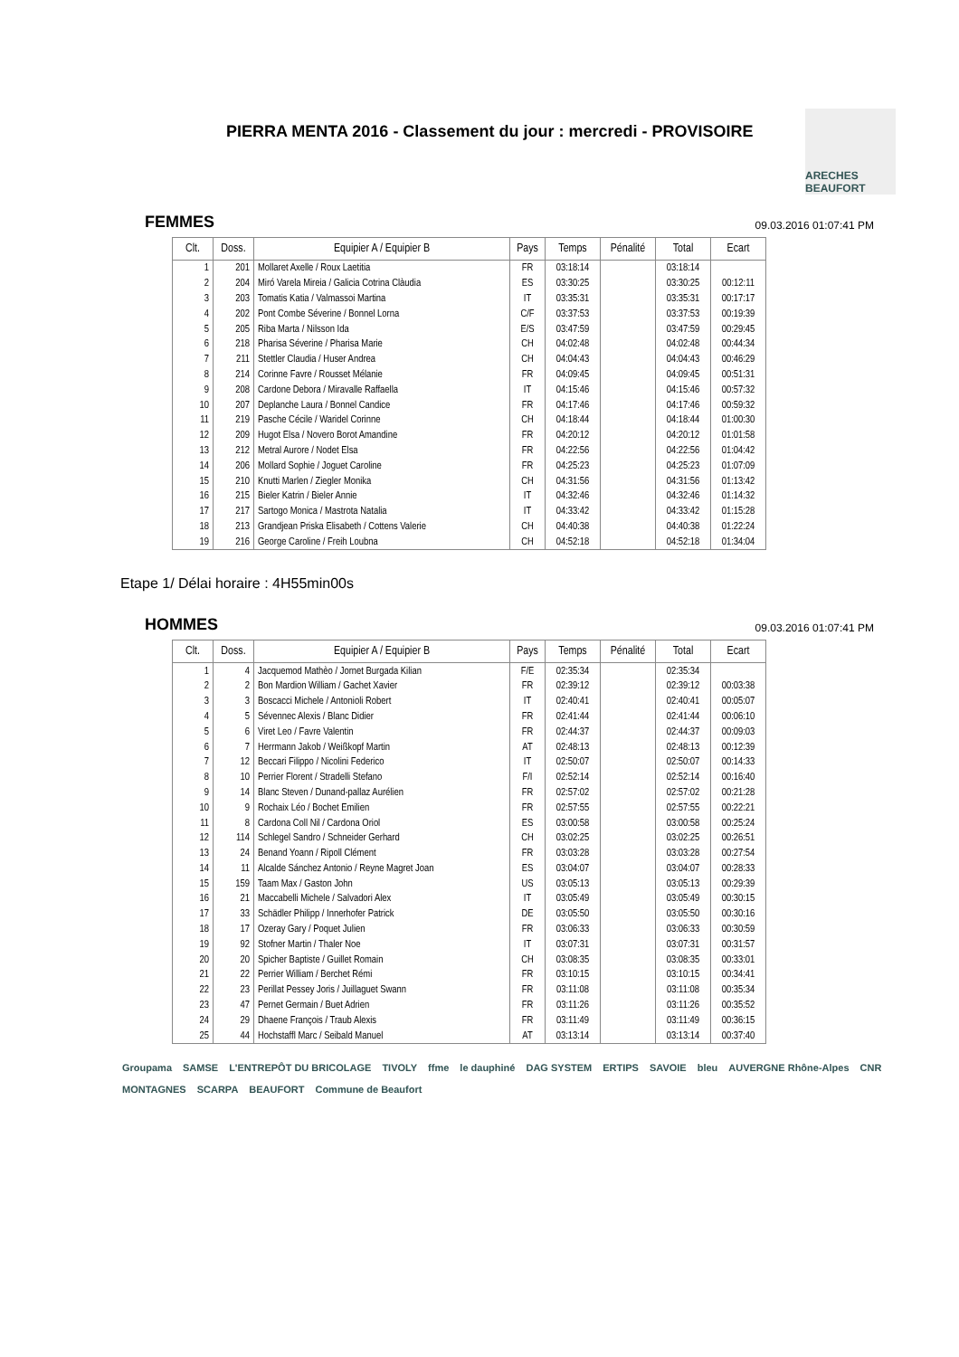PIERRA MENTA 2016 - Classement du jour : mercredi - PROVISOIRE
ARECHES BEAUFORT
FEMMES
09.03.2016 01:07:41 PM
| Clt. | Doss. | Equipier A / Equipier B | Pays | Temps | Pénalité | Total | Ecart |
| --- | --- | --- | --- | --- | --- | --- | --- |
| 1 | 201 | Mollaret Axelle / Roux Laetitia | FR | 03:18:14 | | 03:18:14 | |
| 2 | 204 | Miró Varela Mireia / Galicia Cotrina Clàudia | ES | 03:30:25 | | 03:30:25 | 00:12:11 |
| 3 | 203 | Tomatis Katia / Valmassoi Martina | IT | 03:35:31 | | 03:35:31 | 00:17:17 |
| 4 | 202 | Pont Combe Séverine / Bonnel Lorna | C/F | 03:37:53 | | 03:37:53 | 00:19:39 |
| 5 | 205 | Riba Marta / Nilsson Ida | E/S | 03:47:59 | | 03:47:59 | 00:29:45 |
| 6 | 218 | Pharisa Séverine / Pharisa Marie | CH | 04:02:48 | | 04:02:48 | 00:44:34 |
| 7 | 211 | Stettler Claudia / Huser Andrea | CH | 04:04:43 | | 04:04:43 | 00:46:29 |
| 8 | 214 | Corinne Favre / Rousset Mélanie | FR | 04:09:45 | | 04:09:45 | 00:51:31 |
| 9 | 208 | Cardone Debora / Miravalle Raffaella | IT | 04:15:46 | | 04:15:46 | 00:57:32 |
| 10 | 207 | Deplanche Laura / Bonnel Candice | FR | 04:17:46 | | 04:17:46 | 00:59:32 |
| 11 | 219 | Pasche Cécile / Waridel Corinne | CH | 04:18:44 | | 04:18:44 | 01:00:30 |
| 12 | 209 | Hugot Elsa / Novero Borot Amandine | FR | 04:20:12 | | 04:20:12 | 01:01:58 |
| 13 | 212 | Metral Aurore / Nodet Elsa | FR | 04:22:56 | | 04:22:56 | 01:04:42 |
| 14 | 206 | Mollard Sophie / Joguet Caroline | FR | 04:25:23 | | 04:25:23 | 01:07:09 |
| 15 | 210 | Knutti Marlen / Ziegler Monika | CH | 04:31:56 | | 04:31:56 | 01:13:42 |
| 16 | 215 | Bieler Katrin / Bieler Annie | IT | 04:32:46 | | 04:32:46 | 01:14:32 |
| 17 | 217 | Sartogo Monica / Mastrota Natalia | IT | 04:33:42 | | 04:33:42 | 01:15:28 |
| 18 | 213 | Grandjean Priska Elisabeth / Cottens Valerie | CH | 04:40:38 | | 04:40:38 | 01:22:24 |
| 19 | 216 | George Caroline / Freih Loubna | CH | 04:52:18 | | 04:52:18 | 01:34:04 |
Etape 1/ Délai horaire : 4H55min00s
HOMMES
09.03.2016 01:07:41 PM
| Clt. | Doss. | Equipier A / Equipier B | Pays | Temps | Pénalité | Total | Ecart |
| --- | --- | --- | --- | --- | --- | --- | --- |
| 1 | 4 | Jacquemod Mathèo / Jornet Burgada Kilian | F/E | 02:35:34 | | 02:35:34 | |
| 2 | 2 | Bon Mardion William / Gachet Xavier | FR | 02:39:12 | | 02:39:12 | 00:03:38 |
| 3 | 3 | Boscacci Michele / Antonioli Robert | IT | 02:40:41 | | 02:40:41 | 00:05:07 |
| 4 | 5 | Sévennec Alexis / Blanc Didier | FR | 02:41:44 | | 02:41:44 | 00:06:10 |
| 5 | 6 | Viret Leo / Favre Valentin | FR | 02:44:37 | | 02:44:37 | 00:09:03 |
| 6 | 7 | Herrmann Jakob / Weißkopf Martin | AT | 02:48:13 | | 02:48:13 | 00:12:39 |
| 7 | 12 | Beccari Filippo / Nicolini Federico | IT | 02:50:07 | | 02:50:07 | 00:14:33 |
| 8 | 10 | Perrier Florent / Stradelli Stefano | F/I | 02:52:14 | | 02:52:14 | 00:16:40 |
| 9 | 14 | Blanc Steven / Dunand-pallaz Aurélien | FR | 02:57:02 | | 02:57:02 | 00:21:28 |
| 10 | 9 | Rochaix Léo / Bochet Emilien | FR | 02:57:55 | | 02:57:55 | 00:22:21 |
| 11 | 8 | Cardona Coll Nil / Cardona Oriol | ES | 03:00:58 | | 03:00:58 | 00:25:24 |
| 12 | 114 | Schlegel Sandro / Schneider Gerhard | CH | 03:02:25 | | 03:02:25 | 00:26:51 |
| 13 | 24 | Benand Yoann / Ripoll Clément | FR | 03:03:28 | | 03:03:28 | 00:27:54 |
| 14 | 11 | Alcalde Sánchez Antonio / Reyne Magret Joan | ES | 03:04:07 | | 03:04:07 | 00:28:33 |
| 15 | 159 | Taam Max / Gaston John | US | 03:05:13 | | 03:05:13 | 00:29:39 |
| 16 | 21 | Maccabelli Michele / Salvadori Alex | IT | 03:05:49 | | 03:05:49 | 00:30:15 |
| 17 | 33 | Schädler Philipp / Innerhofer Patrick | DE | 03:05:50 | | 03:05:50 | 00:30:16 |
| 18 | 17 | Ozeray Gary / Poquet Julien | FR | 03:06:33 | | 03:06:33 | 00:30:59 |
| 19 | 92 | Stofner Martin / Thaler Noe | IT | 03:07:31 | | 03:07:31 | 00:31:57 |
| 20 | 20 | Spicher Baptiste / Guillet Romain | CH | 03:08:35 | | 03:08:35 | 00:33:01 |
| 21 | 22 | Perrier William / Berchet Rémi | FR | 03:10:15 | | 03:10:15 | 00:34:41 |
| 22 | 23 | Perillat Pessey Joris / Juillaguet Swann | FR | 03:11:08 | | 03:11:08 | 00:35:34 |
| 23 | 47 | Pernet Germain / Buet Adrien | FR | 03:11:26 | | 03:11:26 | 00:35:52 |
| 24 | 29 | Dhaene François / Traub Alexis | FR | 03:11:49 | | 03:11:49 | 00:36:15 |
| 25 | 44 | Hochstaffl Marc / Seibald Manuel | AT | 03:13:14 | | 03:13:14 | 00:37:40 |
Groupama SAMSE L'ENTREPÔT DU BRICOLAGE TIVOLY ffme le dauphiné DAG SYSTEM ERTIPS SAVOIE bleu AUVERGNE Rhône-Alpes CNR MONTAGNES SCARPA BEAUFORT Commune de Beaufort